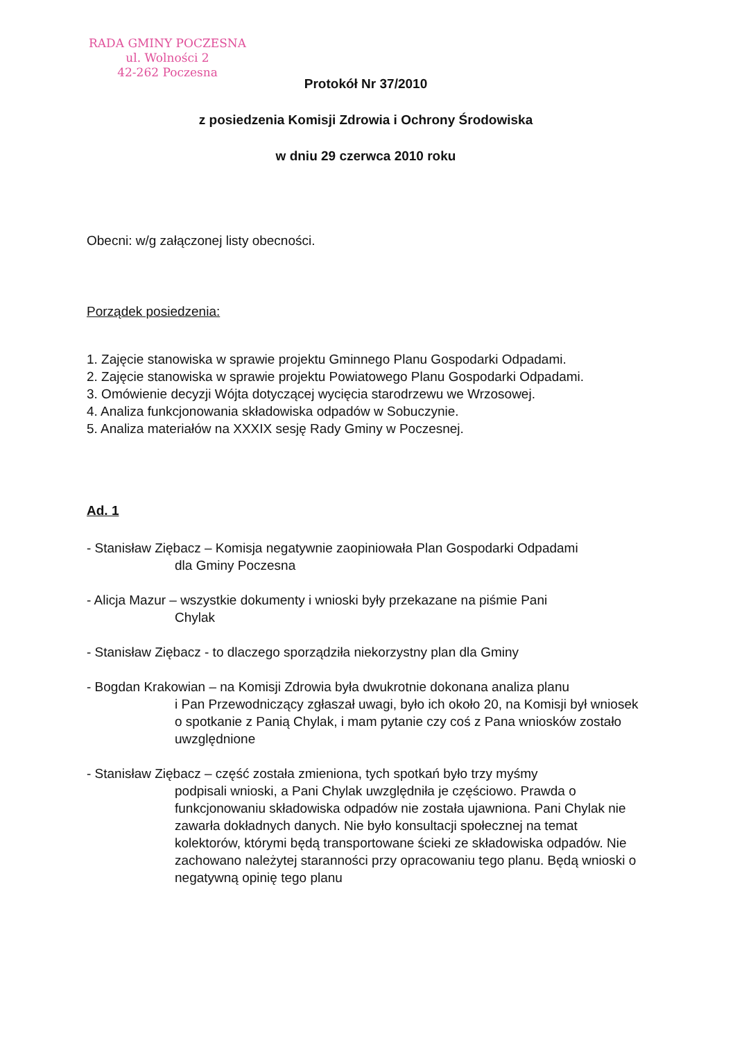RADA GMINY POCZESNA
ul. Wolności 2
42-262 Poczesna
Protokół Nr 37/2010
z posiedzenia Komisji Zdrowia i Ochrony Środowiska
w dniu 29 czerwca 2010 roku
Obecni: w/g załączonej listy obecności.
Porządek posiedzenia:
1. Zajęcie stanowiska w sprawie projektu Gminnego Planu Gospodarki Odpadami.
2. Zajęcie stanowiska w sprawie projektu Powiatowego Planu Gospodarki Odpadami.
3. Omówienie decyzji Wójta dotyczącej wycięcia starodrzewu we Wrzosowej.
4. Analiza funkcjonowania składowiska odpadów w Sobuczynie.
5. Analiza materiałów na XXXIX sesję Rady Gminy w Poczesnej.
Ad. 1
- Stanisław Ziębacz – Komisja negatywnie zaopiniowała Plan Gospodarki Odpadami
dla Gminy Poczesna
- Alicja Mazur – wszystkie dokumenty i wnioski były przekazane na piśmie Pani
Chylak
- Stanisław Ziębacz - to dlaczego sporządziła niekorzystny plan dla Gminy
- Bogdan Krakowian – na Komisji Zdrowia była dwukrotnie dokonana analiza planu
i Pan Przewodniczący zgłaszał uwagi, było ich około 20, na Komisji był wniosek o spotkanie z Panią Chylak, i mam pytanie czy coś z Pana wniosków zostało uwzględnione
- Stanisław Ziębacz – część została zmieniona, tych spotkań było trzy myśmy
podpisali wnioski, a Pani Chylak uwzględniła je częściowo. Prawda o funkcjonowaniu składowiska odpadów nie została ujawniona. Pani Chylak nie zawarła dokładnych danych. Nie było konsultacji społecznej na temat kolektorów, którymi będą transportowane ścieki ze składowiska odpadów. Nie zachowano należytej staranności przy opracowaniu tego planu. Będą wnioski o negatywną opinię tego planu